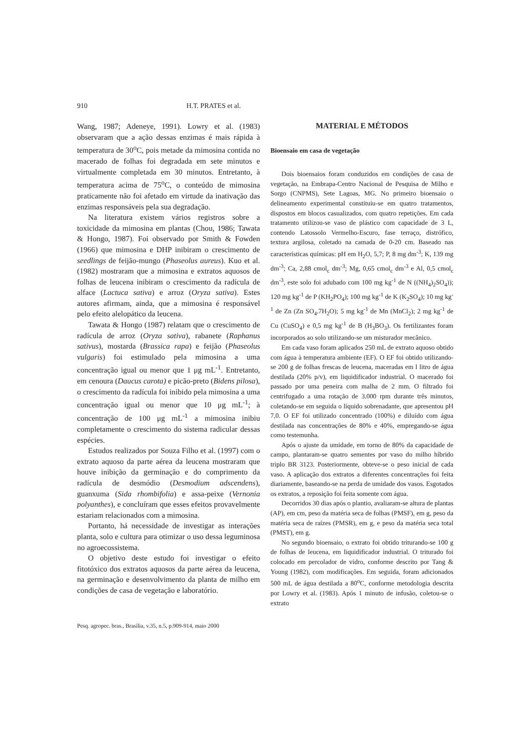910 H.T. PRATES et al.
Wang, 1987; Adeneye, 1991). Lowry et al. (1983) observaram que a ação dessas enzimas é mais rápida à temperatura de 30<sup>o</sup>C, pois metade da mimosina contida no macerado de folhas foi degradada em sete minutos e virtualmente completada em 30 minutos. Entretanto, à temperatura acima de 75<sup>o</sup>C, o conteúdo de mimosina praticamente não foi afetado em virtude da inativação das enzimas responsáveis pela sua degradação.
Na literatura existem vários registros sobre a toxicidade da mimosina em plantas (Chou, 1986; Tawata & Hongo, 1987). Foi observado por Smith & Fowden (1966) que mimosina e DHP inibiram o crescimento de seedlings de feijão-mungo (Phaseolus aureus). Kuo et al. (1982) mostraram que a mimosina e extratos aquosos de folhas de leucena inibiram o crescimento da radícula de alface (Lactuca sativa) e arroz (Oryza sativa). Estes autores afirmam, ainda, que a mimosina é responsável pelo efeito alelopático da leucena.
Tawata & Hongo (1987) relatam que o crescimento de radícula de arroz (Oryza sativa), rabanete (Raphanus sativus), mostarda (Brassica rapa) e feijão (Phaseolus vulgaris) foi estimulado pela mimosina a uma concentração igual ou menor que 1 μg mL<sup>-1</sup>. Entretanto, em cenoura (Daucus carota) e picão-preto (Bidens pilosa), o crescimento da radícula foi inibido pela mimosina a uma concentração igual ou menor que 10 μg mL<sup>-1</sup>; à concentração de 100 μg mL<sup>-1</sup> a mimosina inibiu completamente o crescimento do sistema radicular dessas espécies.
Estudos realizados por Souza Filho et al. (1997) com o extrato aquoso da parte aérea da leucena mostraram que houve inibição da germinação e do comprimento da radícula de desmódio (Desmodium adscendens), guanxuma (Sida rhombifolia) e assa-peixe (Vernonia polyanthes), e concluíram que esses efeitos provavelmente estariam relacionados com a mimosina.
Portanto, há necessidade de investigar as interações planta, solo e cultura para otimizar o uso dessa leguminosa no agroecossistema.
O objetivo deste estudo foi investigar o efeito fitotóxico dos extratos aquosos da parte aérea da leucena, na germinação e desenvolvimento da planta de milho em condições de casa de vegetação e laboratório.
MATERIAL E MÉTODOS
Bioensaio em casa de vegetação
Dois bioensaios foram conduzidos em condições de casa de vegetação, na Embrapa-Centro Nacional de Pesquisa de Milho e Sorgo (CNPMS), Sete Lagoas, MG. No primeiro bioensaio o delineamento experimental constituiu-se em quatro tratamentos, dispostos em blocos casualizados, com quatro repetições. Em cada tratamento utilizou-se vaso de plástico com capacidade de 3 L, contendo Latossolo Vermelho-Escuro, fase terraço, distrófico, textura argilosa, coletado na camada de 0-20 cm. Baseado nas características químicas: pH em H<sub>2</sub>O, 5,7; P, 8 mg dm<sup>-3</sup>; K, 139 mg dm<sup>-3</sup>; Ca, 2,88 cmol<sub>c</sub> dm<sup>-3</sup>; Mg, 0,65 cmol<sub>c</sub> dm<sup>-3</sup> e Al, 0,5 cmol<sub>c</sub> dm<sup>-3</sup>, este solo foi adubado com 100 mg kg<sup>-1</sup> de N ((NH<sub>4</sub>)<sub>2</sub>SO<sub>4</sub>)); 120 mg kg<sup>-1</sup> de P (KH<sub>2</sub>PO<sub>4</sub>); 100 mg kg<sup>-1</sup> de K (K<sub>2</sub>SO<sub>4</sub>); 10 mg kg<sup>-1</sup> de Zn (Zn SO<sub>4</sub>.7H<sub>2</sub>O); 5 mg kg<sup>-1</sup> de Mn (MnCl<sub>2</sub>); 2 mg kg<sup>-1</sup> de Cu (CuSO<sub>4</sub>) e 0,5 mg kg<sup>-1</sup> de B (H<sub>3</sub>BO<sub>3</sub>). Os fertilizantes foram incorporados ao solo utilizando-se um misturador mecânico.
Em cada vaso foram aplicados 250 mL de extrato aquoso obtido com água à temperatura ambiente (EF). O EF foi obtido utilizando-se 200 g de folhas frescas de leucena, maceradas em l litro de água destilada (20% p/v), em liquidificador industrial. O macerado foi passado por uma peneira com malha de 2 mm. O filtrado foi centrifugado a uma rotação de 3.000 rpm durante três minutos, coletando-se em seguida o líquido sobrenadante, que apresentou pH 7,0. O EF foi utilizado concentrado (100%) e diluído com água destilada nas concentrações de 80% e 40%, empregando-se água como testemunha.
Após o ajuste da umidade, em torno de 80% da capacidade de campo, plantaram-se quatro sementes por vaso do milho híbrido triplo BR 3123. Posteriormente, obteve-se o peso inicial de cada vaso. A aplicação dos extratos a diferentes concentrações foi feita diariamente, baseando-se na perda de umidade dos vasos. Esgotados os extratos, a reposição foi feita somente com água.
Decorridos 30 dias após o plantio, avaliaram-se altura de plantas (AP), em cm, peso da matéria seca de folhas (PMSF), em g, peso da matéria seca de raízes (PMSR), em g, e peso da matéria seca total (PMST), em g.
No segundo bioensaio, o extrato foi obtido triturando-se 100 g de folhas de leucena, em liquidificador industrial. O triturado foi colocado em percolador de vidro, conforme descrito por Tang & Young (1982), com modificações. Em seguida, foram adicionados 500 mL de água destilada a 80<sup>o</sup>C, conforme metodologia descrita por Lowry et al. (1983). Após 1 minuto de infusão, coletou-se o extrato
Pesq. agropec. bras., Brasília, v.35, n.5, p.909-914, maio 2000